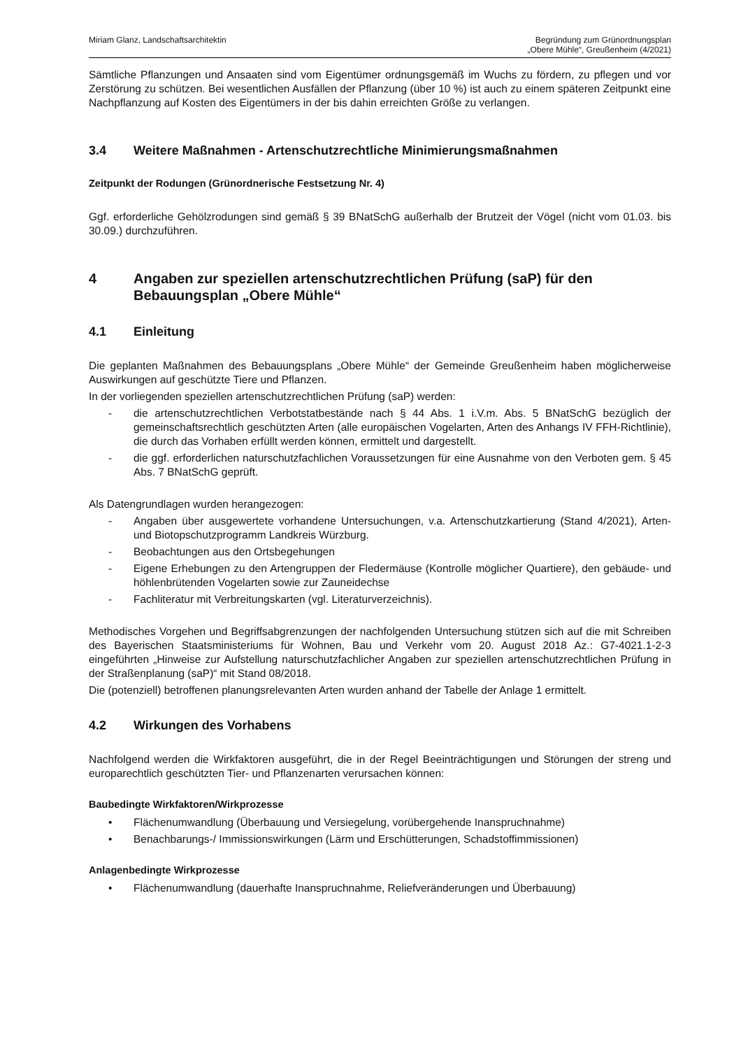Miriam Glanz, Landschaftsarchitektin
Begründung zum Grünordnungsplan
„Obere Mühle“, Greußenheim (4/2021)
Sämtliche Pflanzungen und Ansaaten sind vom Eigentümer ordnungsgemäß im Wuchs zu fördern, zu pflegen und vor Zerstörung zu schützen. Bei wesentlichen Ausfällen der Pflanzung (über 10 %) ist auch zu einem späteren Zeitpunkt eine Nachpflanzung auf Kosten des Eigentümers in der bis dahin erreichten Größe zu verlangen.
3.4 Weitere Maßnahmen - Artenschutzrechtliche Minimierungsmaßnahmen
Zeitpunkt der Rodungen (Grünordnerische Festsetzung Nr. 4)
Ggf. erforderliche Gehölzrodungen sind gemäß § 39 BNatSchG außerhalb der Brutzeit der Vögel (nicht vom 01.03. bis 30.09.) durchzuführen.
4 Angaben zur speziellen artenschutzrechtlichen Prüfung (saP) für den Bebauungsplan „Obere Mühle“
4.1 Einleitung
Die geplanten Maßnahmen des Bebauungsplans „Obere Mühle“ der Gemeinde Greußenheim haben möglicherweise Auswirkungen auf geschützte Tiere und Pflanzen.
In der vorliegenden speziellen artenschutzrechtlichen Prüfung (saP) werden:
- die artenschutzrechtlichen Verbotstatbestände nach § 44 Abs. 1 i.V.m. Abs. 5 BNatSchG bezüglich der gemeinschaftsrechtlich geschützten Arten (alle europäischen Vogelarten, Arten des Anhangs IV FFH-Richtlinie), die durch das Vorhaben erfüllt werden können, ermittelt und dargestellt.
- die ggf. erforderlichen naturschutzfachlichen Voraussetzungen für eine Ausnahme von den Verboten gem. § 45 Abs. 7 BNatSchG geprüft.
Als Datengrundlagen wurden herangezogen:
- Angaben über ausgewertete vorhandene Untersuchungen, v.a. Artenschutzkartierung (Stand 4/2021), Arten- und Biotopschutzprogramm Landkreis Würzburg.
- Beobachtungen aus den Ortsbegehungen
- Eigene Erhebungen zu den Artengruppen der Fledermäuse (Kontrolle möglicher Quartiere), den gebäude- und höhlenbrütenden Vogelarten sowie zur Zauneidechse
- Fachliteratur mit Verbreitungskarten (vgl. Literaturverzeichnis).
Methodisches Vorgehen und Begriffsabgrenzungen der nachfolgenden Untersuchung stützen sich auf die mit Schreiben des Bayerischen Staatsministeriums für Wohnen, Bau und Verkehr vom 20. August 2018 Az.: G7-4021.1-2-3 eingeführten „Hinweise zur Aufstellung naturschutzfachlicher Angaben zur speziellen artenschutzrechtlichen Prüfung in der Straßenplanung (saP)“ mit Stand 08/2018.
Die (potenziell) betroffenen planungsrelevanten Arten wurden anhand der Tabelle der Anlage 1 ermittelt.
4.2 Wirkungen des Vorhabens
Nachfolgend werden die Wirkfaktoren ausgeführt, die in der Regel Beeinträchtigungen und Störungen der streng und europarechtlich geschützten Tier- und Pflanzenarten verursachen können:
Baubedingte Wirkfaktoren/Wirkprozesse
• Flächenumwandlung (Überbauung und Versiegelung, vorübergehende Inanspruchnahme)
• Benachbarungs-/ Immissionswirkungen (Lärm und Erschütterungen, Schadstoffimmissionen)
Anlagenbedingte Wirkprozesse
• Flächenumwandlung (dauerhafte Inanspruchnahme, Reliefveränderungen und Überbauung)